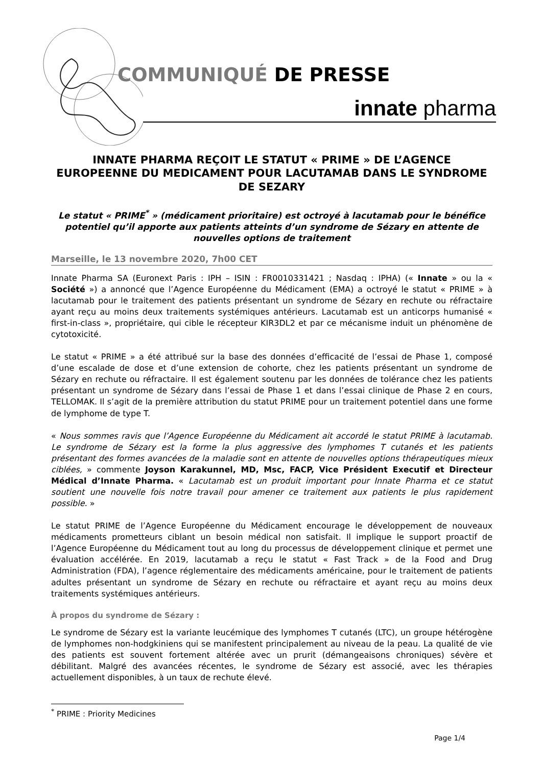COMMUNIQUÉ DE PRESSE
innate pharma
INNATE PHARMA REÇOIT LE STATUT « PRIME » DE L’AGENCE EUROPEENNE DU MEDICAMENT POUR LACUTAMAB DANS LE SYNDROME DE SEZARY
Le statut « PRIME<sup>*</sup> » (médicament prioritaire) est octroyé à lacutamab pour le bénéfice potentiel qu’il apporte aux patients atteints d’un syndrome de Sézary en attente de nouvelles options de traitement
Marseille, le 13 novembre 2020, 7h00 CET
Innate Pharma SA (Euronext Paris : IPH – ISIN : FR0010331421 ; Nasdaq : IPHA) (« Innate » ou la « Société ») a annoncé que l’Agence Européenne du Médicament (EMA) a octroyé le statut « PRIME » à lacutamab pour le traitement des patients présentant un syndrome de Sézary en rechute ou réfractaire ayant reçu au moins deux traitements systémiques antérieurs. Lacutamab est un anticorps humanisé « first-in-class », propriétaire, qui cible le récepteur KIR3DL2 et par ce mécanisme induit un phénomène de cytotoxicité.
Le statut « PRIME » a été attribué sur la base des données d’efficacité de l’essai de Phase 1, composé d’une escalade de dose et d’une extension de cohorte, chez les patients présentant un syndrome de Sézary en rechute ou réfractaire. Il est également soutenu par les données de tolérance chez les patients présentant un syndrome de Sézary dans l’essai de Phase 1 et dans l’essai clinique de Phase 2 en cours, TELLOMAK. Il s’agit de la première attribution du statut PRIME pour un traitement potentiel dans une forme de lymphome de type T.
« Nous sommes ravis que l’Agence Européenne du Médicament ait accordé le statut PRIME à lacutamab. Le syndrome de Sézary est la forme la plus aggressive des lymphomes T cutanés et les patients présentant des formes avancées de la maladie sont en attente de nouvelles options thérapeutiques mieux ciblées, » commente Joyson Karakunnel, MD, Msc, FACP, Vice Président Executif et Directeur Médical d’Innate Pharma. « Lacutamab est un produit important pour Innate Pharma et ce statut soutient une nouvelle fois notre travail pour amener ce traitement aux patients le plus rapidement possible. »
Le statut PRIME de l’Agence Européenne du Médicament encourage le développement de nouveaux médicaments prometteurs ciblant un besoin médical non satisfait. Il implique le support proactif de l’Agence Européenne du Médicament tout au long du processus de développement clinique et permet une évaluation accélérée. En 2019, lacutamab a reçu le statut « Fast Track » de la Food and Drug Administration (FDA), l’agence réglementaire des médicaments américaine, pour le traitement de patients adultes présentant un syndrome de Sézary en rechute ou réfractaire et ayant reçu au moins deux traitements systémiques antérieurs.
À propos du syndrome de Sézary :
Le syndrome de Sézary est la variante leucémique des lymphomes T cutanés (LTC), un groupe hétérogène de lymphomes non-hodgkiniens qui se manifestent principalement au niveau de la peau. La qualité de vie des patients est souvent fortement altérée avec un prurit (démangeaisons chroniques) sévère et débilitant. Malgré des avancées récentes, le syndrome de Sézary est associé, avec les thérapies actuellement disponibles, à un taux de rechute élevé.
<sup>*</sup> PRIME : Priority Medicines
Page 1/4